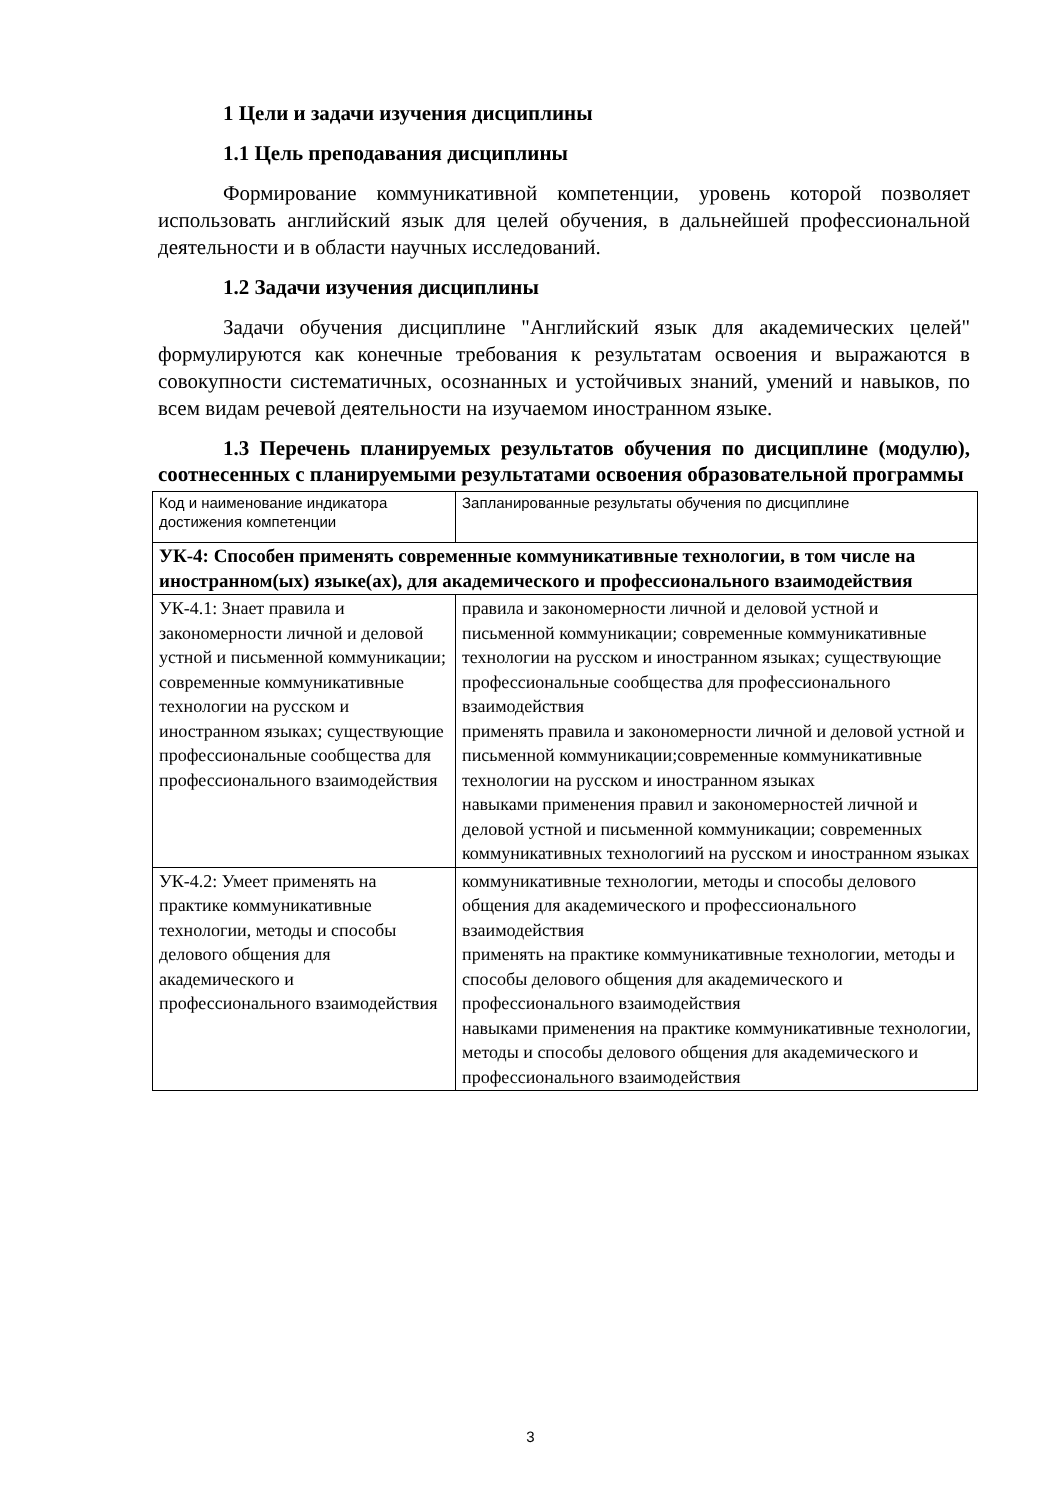1 Цели и задачи изучения дисциплины
1.1 Цель преподавания дисциплины
Формирование коммуникативной компетенции, уровень которой позволяет использовать английский язык для целей обучения, в дальнейшей профессиональной деятельности и в области научных исследований.
1.2 Задачи изучения дисциплины
Задачи обучения дисциплине "Английский язык для академических целей" формулируются как конечные требования к результатам освоения и выражаются в совокупности систематичных, осознанных и устойчивых знаний, умений и навыков, по всем видам речевой деятельности на изучаемом иностранном языке.
1.3 Перечень планируемых результатов обучения по дисциплине (модулю), соотнесенных с планируемыми результатами освоения образовательной программы
| Код и наименование индикатора достижения компетенции | Запланированные результаты обучения по дисциплине |
| УК-4: Способен применять современные коммуникативные технологии, в том числе на иностранном(ых) языке(ах), для академического и профессионального взаимодействия | |
| УК-4.1: Знает правила и закономерности личной и деловой устной и письменной коммуникации; современные коммуникативные технологии на русском и иностранном языках; существующие профессиональные сообщества для профессионального взаимодействия | правила и закономерности личной и деловой устной и письменной коммуникации; современные коммуникативные технологии на русском и иностранном языках; существующие профессиональные сообщества для профессионального взаимодействия применять правила и закономерности личной и деловой устной и письменной коммуникации;современные коммуникативные технологии на русском и иностранном языках навыками применения правил и закономерностей личной и деловой устной и письменной коммуникации; современных коммуникативных технологиий на русском и иностранном языках |
| УК-4.2: Умеет применять на практике коммуникативные технологии, методы и способы делового общения для академического и профессионального взаимодействия | коммуникативные технологии, методы и способы делового общения для академического и профессионального взаимодействия применять на практике коммуникативные технологии, методы и способы делового общения для академического и профессионального взаимодействия навыками применения на практике коммуникативные технологии, методы и способы делового общения для академического и профессионального взаимодействия |
3